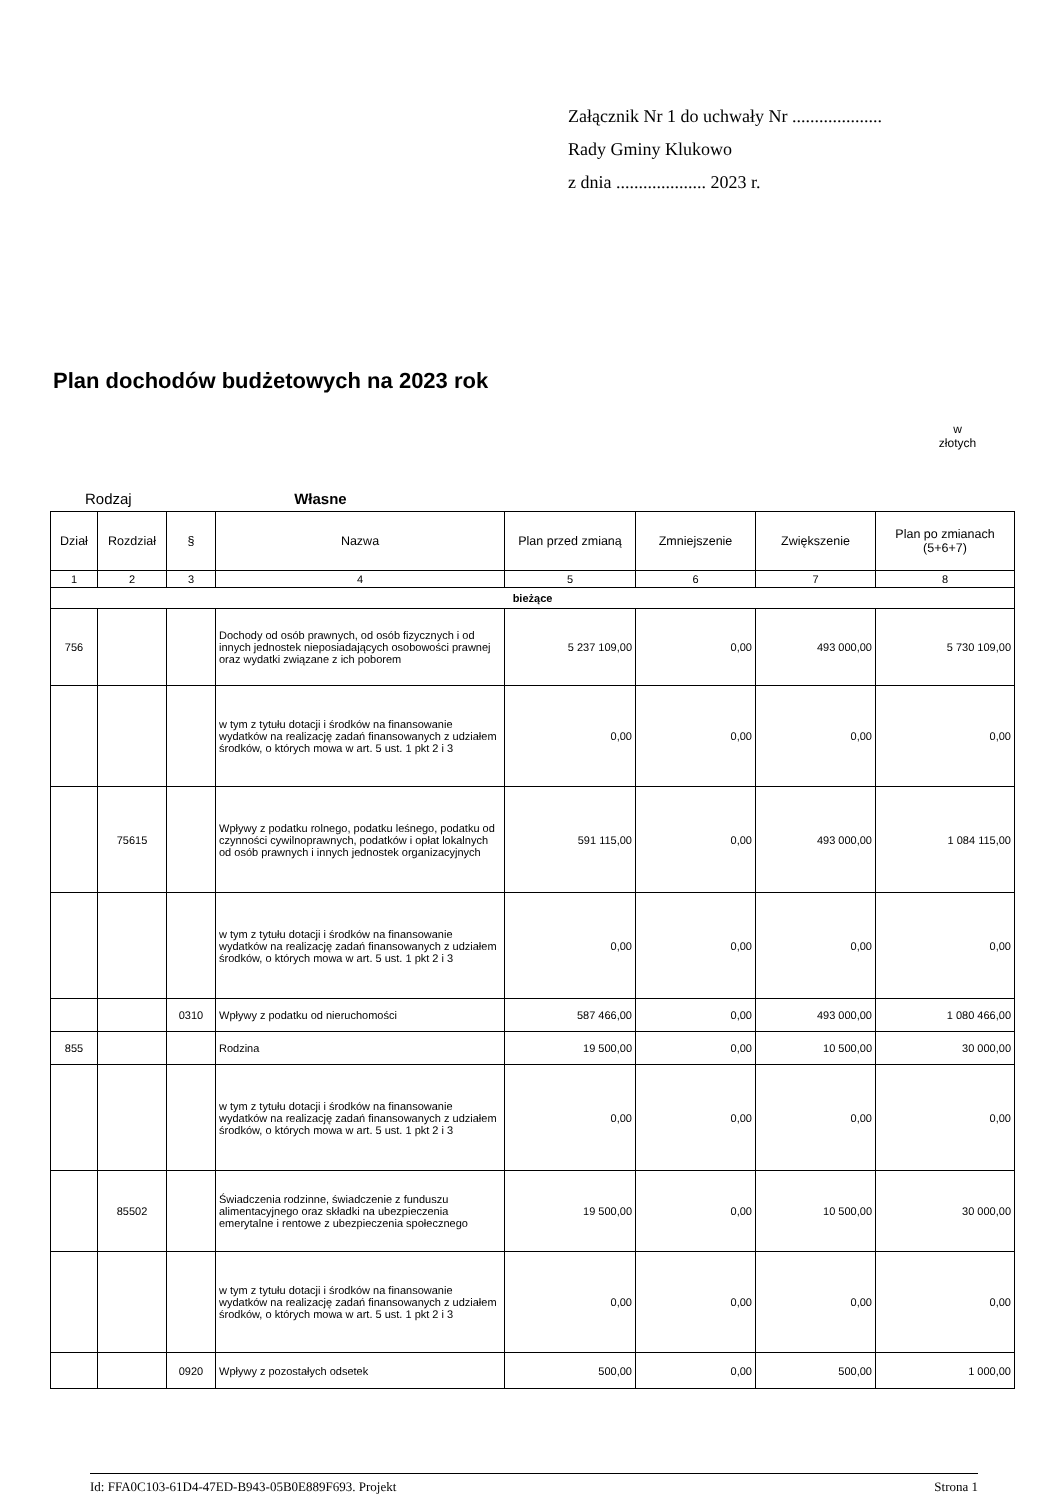Załącznik Nr 1 do uchwały Nr ....................
Rady Gminy Klukowo
z dnia .................... 2023 r.
Plan dochodów budżetowych na 2023 rok
w
złotych
Rodzaj Własne
| Dział | Rozdział | § | Nazwa | Plan przed zmianą | Zmniejszenie | Zwiększenie | Plan po zmianach (5+6+7) |
| --- | --- | --- | --- | --- | --- | --- | --- |
| 1 | 2 | 3 | 4 | 5 | 6 | 7 | 8 |
| bieżące | | | | | | | |
| 756 | | | Dochody od osób prawnych, od osób fizycznych i od innych jednostek nieposiadających osobowości prawnej oraz wydatki związane z ich poborem | 5 237 109,00 | 0,00 | 493 000,00 | 5 730 109,00 |
| | | | w tym z tytułu dotacji i środków na finansowanie wydatków na realizację zadań finansowanych z udziałem środków, o których mowa w art. 5 ust. 1 pkt 2 i 3 | 0,00 | 0,00 | 0,00 | 0,00 |
| | 75615 | | Wpływy z podatku rolnego, podatku leśnego, podatku od czynności cywilnoprawnych, podatków i opłat lokalnych od osób prawnych i innych jednostek organizacyjnych | 591 115,00 | 0,00 | 493 000,00 | 1 084 115,00 |
| | | | w tym z tytułu dotacji i środków na finansowanie wydatków na realizację zadań finansowanych z udziałem środków, o których mowa w art. 5 ust. 1 pkt 2 i 3 | 0,00 | 0,00 | 0,00 | 0,00 |
| | | 0310 | Wpływy z podatku od nieruchomości | 587 466,00 | 0,00 | 493 000,00 | 1 080 466,00 |
| 855 | | | Rodzina | 19 500,00 | 0,00 | 10 500,00 | 30 000,00 |
| | | | w tym z tytułu dotacji i środków na finansowanie wydatków na realizację zadań finansowanych z udziałem środków, o których mowa w art. 5 ust. 1 pkt 2 i 3 | 0,00 | 0,00 | 0,00 | 0,00 |
| | 85502 | | Świadczenia rodzinne, świadczenie z funduszu alimentacyjnego oraz składki na ubezpieczenia emerytalne i rentowe z ubezpieczenia społecznego | 19 500,00 | 0,00 | 10 500,00 | 30 000,00 |
| | | | w tym z tytułu dotacji i środków na finansowanie wydatków na realizację zadań finansowanych z udziałem środków, o których mowa w art. 5 ust. 1 pkt 2 i 3 | 0,00 | 0,00 | 0,00 | 0,00 |
| | | 0920 | Wpływy z pozostałych odsetek | 500,00 | 0,00 | 500,00 | 1 000,00 |
Id: FFA0C103-61D4-47ED-B943-05B0E889F693. Projekt Strona 1